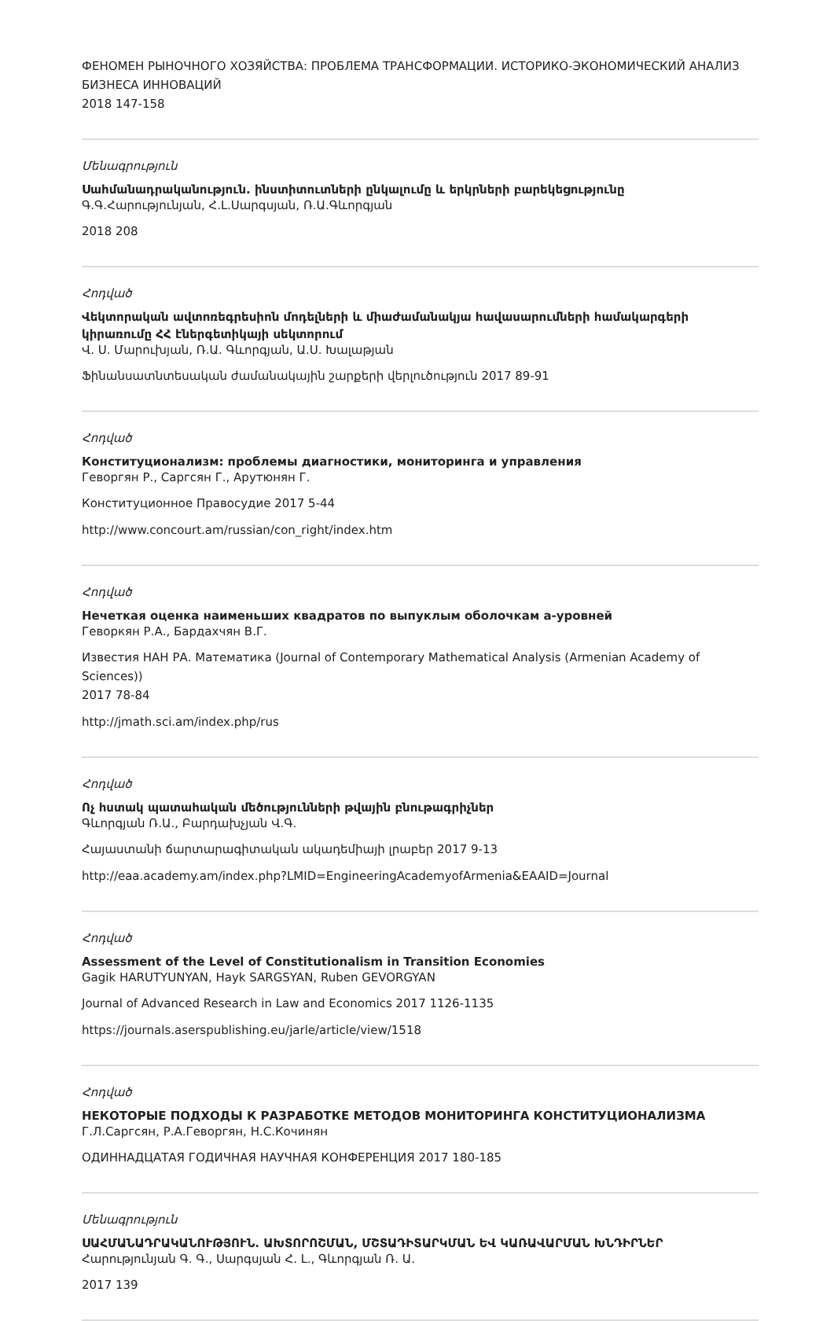ФЕНОМЕН РЫНОЧНОГО ХОЗЯЙСТВА: ПРОБЛЕМА ТРАНСФОРМАЦИИ. ИСТОРИКО-ЭКОНОМИЧЕСКИЙ АНАЛИЗ БИЗНЕСА ИННОВАЦИЙ
2018 147-158
Մենագրություն
Սահմանադրականություն. ինստիտուտների ընկալումը և երկրների բարեկեցությունը
Գ.Գ.Հարությունյան, Հ.Լ.Սարգսյան, Ռ.Ա.Գևորգյան
2018 208
Հոդված
Վեկտորական ավտոռեգրեսիոն մոդելների և միաժամանակյա հավասարումների համակարգերի կիրառումը ՀՀ էներգետիկայի սեկտորում
Վ. Ս. Մարուխյան, Ռ.Ա. Գևորգյան, Ա.Ս. Խալաթյան
Ֆինանսատնտեսական ժամանակային շարքերի վերլուծություն 2017 89-91
Հոդված
Конституционализм: проблемы диагностики, мониторинга и управления
Геворгян Р., Саргсян Г., Арутюнян Г.
Конституционное Правосудие 2017 5-44
http://www.concourt.am/russian/con_right/index.htm
Հոդված
Нечеткая оценка наименьших квадратов по выпуклым оболочкам a-уровней
Геворкян Р.А., Бардахчян В.Г.
Известия НАН РА. Математика (Journal of Contemporary Mathematical Analysis (Armenian Academy of Sciences))
2017 78-84
http://jmath.sci.am/index.php/rus
Հոդված
Ոչ հստակ պատահական մեծությունների թվային բնութագրիչներ
Գևորգյան Ռ.Ա., Բարդախչյան Վ.Գ.
Հայաստանի ճարտարագիտական ակադեմիայի լրաբեր 2017 9-13
http://eaa.academy.am/index.php?LMID=EngineeringAcademyofArmenia&EAAID=Journal
Հոդված
Assessment of the Level of Constitutionalism in Transition Economies
Gagik HARUTYUNYAN, Hayk SARGSYAN, Ruben GEVORGYAN
Journal of Advanced Research in Law and Economics 2017 1126-1135
https://journals.aserspublishing.eu/jarle/article/view/1518
Հոդված
НЕКОТОРЫЕ ПОДХОДЫ К РАЗРАБОТКЕ МЕТОДОВ МОНИТОРИНГА КОНСТИТУЦИОНАЛИЗМА
Г.Л.Саргсян, Р.А.Геворгян, Н.С.Кочинян
ОДИННАДЦАТАЯ ГОДИЧНАЯ НАУЧНАЯ КОНФЕРЕНЦИЯ 2017 180-185
Մենագրություն
ՍԱՀՄԱՆԱԴՐԱԿԱՆՈՒԹՅՈՒՆ. ԱԽՏՈՐՈՇՄԱՆ, ՄՇՏԱԴԻՏԱՐԿՄԱՆ ԵՎ ԿԱՌԱՎԱՐՄԱՆ ԽՆԴԻՐՆԵՐ
Հարությունյան Գ. Գ., Սարգսյան Հ. Լ., Գևորգյան Ռ. Ա.
2017 139